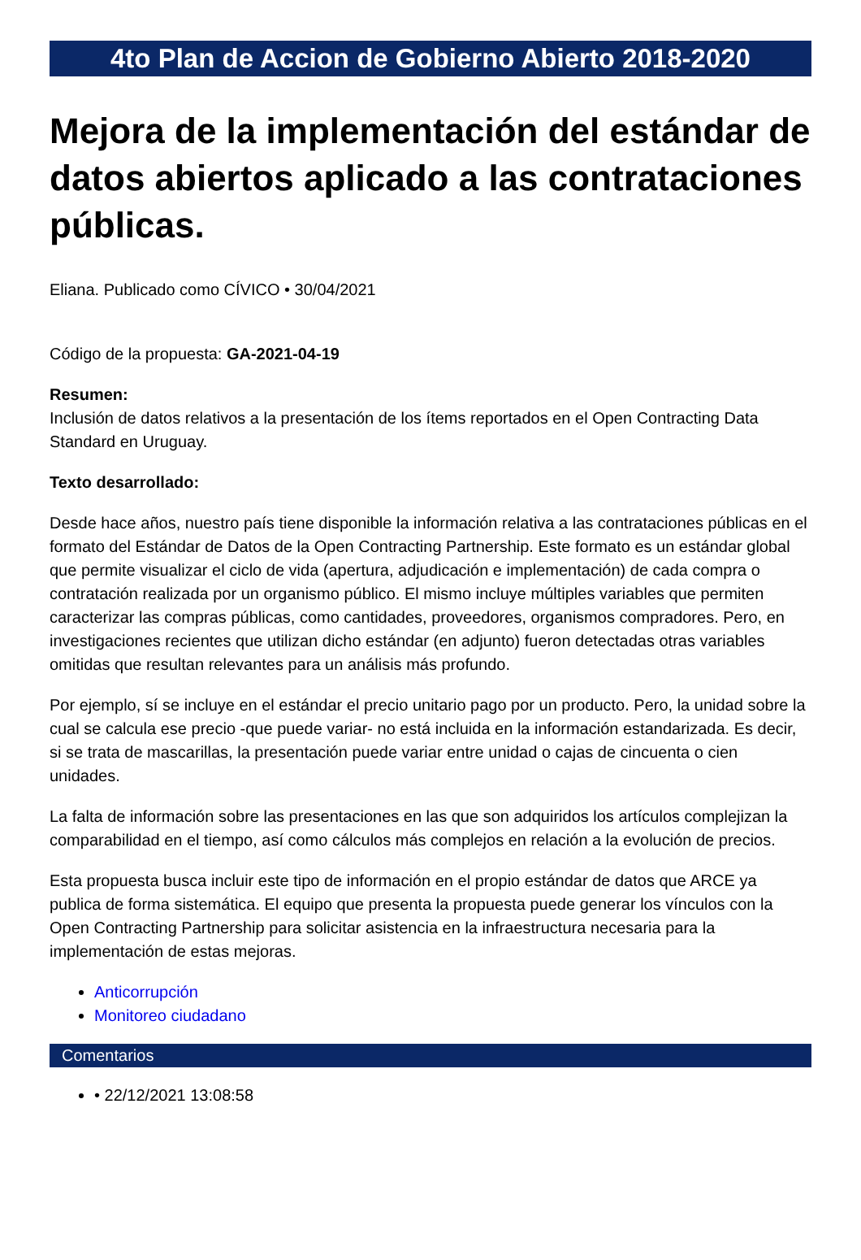4to Plan de Accion de Gobierno Abierto 2018-2020
Mejora de la implementación del estándar de datos abiertos aplicado a las contrataciones públicas.
Eliana. Publicado como CÍVICO • 30/04/2021
Código de la propuesta: GA-2021-04-19
Resumen:
Inclusión de datos relativos a la presentación de los ítems reportados en el Open Contracting Data Standard en Uruguay.
Texto desarrollado:
Desde hace años, nuestro país tiene disponible la información relativa a las contrataciones públicas en el formato del Estándar de Datos de la Open Contracting Partnership. Este formato es un estándar global que permite visualizar el ciclo de vida (apertura, adjudicación e implementación) de cada compra o contratación realizada por un organismo público. El mismo incluye múltiples variables que permiten caracterizar las compras públicas, como cantidades, proveedores, organismos compradores. Pero, en investigaciones recientes que utilizan dicho estándar (en adjunto) fueron detectadas otras variables omitidas que resultan relevantes para un análisis más profundo.
Por ejemplo, sí se incluye en el estándar el precio unitario pago por un producto. Pero, la unidad sobre la cual se calcula ese precio -que puede variar- no está incluida en la información estandarizada. Es decir, si se trata de mascarillas, la presentación puede variar entre unidad o cajas de cincuenta o cien unidades.
La falta de información sobre las presentaciones en las que son adquiridos los artículos complejizan la comparabilidad en el tiempo, así como cálculos más complejos en relación a la evolución de precios.
Esta propuesta busca incluir este tipo de información en el propio estándar de datos que ARCE ya publica de forma sistemática. El equipo que presenta la propuesta puede generar los vínculos con la Open Contracting Partnership para solicitar asistencia en la infraestructura necesaria para la implementación de estas mejoras.
Anticorrupción
Monitoreo ciudadano
Comentarios
• 22/12/2021 13:08:58